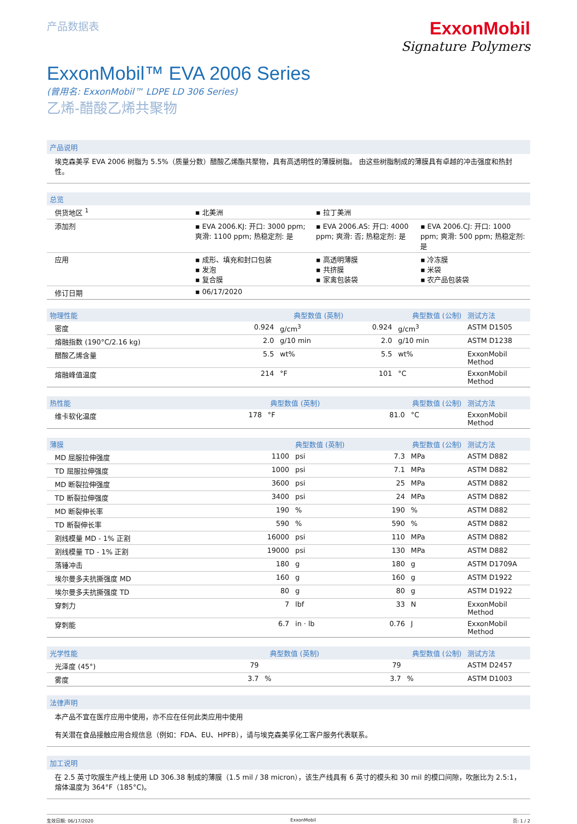产品数据表
ExxonMobil
Signature Polymers
ExxonMobil™ EVA 2006 Series
(曾用名: ExxonMobil™ LDPE LD 306 Series)
乙烯-醋酸乙烯共聚物
产品说明
埃克森美孚 EVA 2006 树脂为 5.5%（质量分数）醋酸乙烯酯共聚物，具有高透明性的薄膜树脂。 由这些树脂制成的薄膜具有卓越的冲击强度和热封性。
| 总览 | | | |
| --- | --- | --- | --- |
| 供货地区 <sup>1</sup> | ▪ 北美洲 | ▪ 拉丁美洲 | |
| 添加剂 | ▪ EVA 2006.KJ: 开口: 3000 ppm; 爽滑: 1100 ppm; 热稳定剂: 是 | ▪ EVA 2006.AS: 开口: 4000 ppm; 爽滑: 否; 热稳定剂: 是 | ▪ EVA 2006.CJ: 开口: 1000 ppm; 爽滑: 500 ppm; 热稳定剂: 是 |
| 应用 | ▪ 成形、填充和封口包装 ▪ 发泡 ▪ 复合膜 | ▪ 高透明薄膜 ▪ 共挤膜 ▪ 家禽包装袋 | ▪ 冷冻膜 ▪ 米袋 ▪ 农产品包装袋 |
| 修订日期 | ▪ 06/17/2020 | | |
| 物理性能 | 典型数值 (英制) | | 典型数值 (公制) | | 测试方法 |
| --- | --- | --- | --- | --- | --- |
| 密度 | 0.924 | g/cm<sup>3</sup> | 0.924 | g/cm<sup>3</sup> | ASTM D1505 |
| 熔融指数 (190°C/2.16 kg) | 2.0 | g/10 min | 2.0 | g/10 min | ASTM D1238 |
| 醋酸乙烯含量 | 5.5 | wt% | 5.5 | wt% | ExxonMobil Method |
| 熔融峰值温度 | 214 | °F | 101 | °C | ExxonMobil Method |
| 热性能 | 典型数值 (英制) | | 典型数值 (公制) | | 测试方法 |
| --- | --- | --- | --- | --- | --- |
| 维卡软化温度 | 178 | °F | 81.0 | °C | ExxonMobil Method |
| 薄膜 | 典型数值 (英制) | | 典型数值 (公制) | | 测试方法 |
| --- | --- | --- | --- | --- | --- |
| MD 屈服拉伸强度 | 1100 | psi | 7.3 | MPa | ASTM D882 |
| TD 屈服拉伸强度 | 1000 | psi | 7.1 | MPa | ASTM D882 |
| MD 断裂拉伸强度 | 3600 | psi | 25 | MPa | ASTM D882 |
| TD 断裂拉伸强度 | 3400 | psi | 24 | MPa | ASTM D882 |
| MD 断裂伸长率 | 190 | % | 190 | % | ASTM D882 |
| TD 断裂伸长率 | 590 | % | 590 | % | ASTM D882 |
| 割线模量 MD - 1% 正割 | 16000 | psi | 110 | MPa | ASTM D882 |
| 割线模量 TD - 1% 正割 | 19000 | psi | 130 | MPa | ASTM D882 |
| 落锤冲击 | 180 | g | 180 | g | ASTM D1709A |
| 埃尔曼多夫抗撕强度 MD | 160 | g | 160 | g | ASTM D1922 |
| 埃尔曼多夫抗撕强度 TD | 80 | g | 80 | g | ASTM D1922 |
| 穿刺力 | 7 | lbf | 33 | N | ExxonMobil Method |
| 穿刺能 | 6.7 | in · lb | 0.76 | J | ExxonMobil Method |
| 光学性能 | 典型数值 (英制) | | 典型数值 (公制) | | 测试方法 |
| --- | --- | --- | --- | --- | --- |
| 光泽度 (45°) | 79 | | 79 | | ASTM D2457 |
| 雾度 | 3.7 | % | 3.7 | % | ASTM D1003 |
法律声明
本产品不宜在医疗应用中使用，亦不应在任何此类应用中使用
有关潜在食品接触应用合规信息（例如：FDA、EU、HPFB），请与埃克森美孚化工客户服务代表联系。
加工说明
在 2.5 英寸吹膜生产线上使用 LD 306.38 制成的薄膜（1.5 mil / 38 micron），该生产线具有 6 英寸的模头和 30 mil 的模口间隙，吹胀比为 2.5:1，熔体温度为 364°F（185°C)。
生效日期: 06/17/2020 ExxonMobil 页: 1 / 2